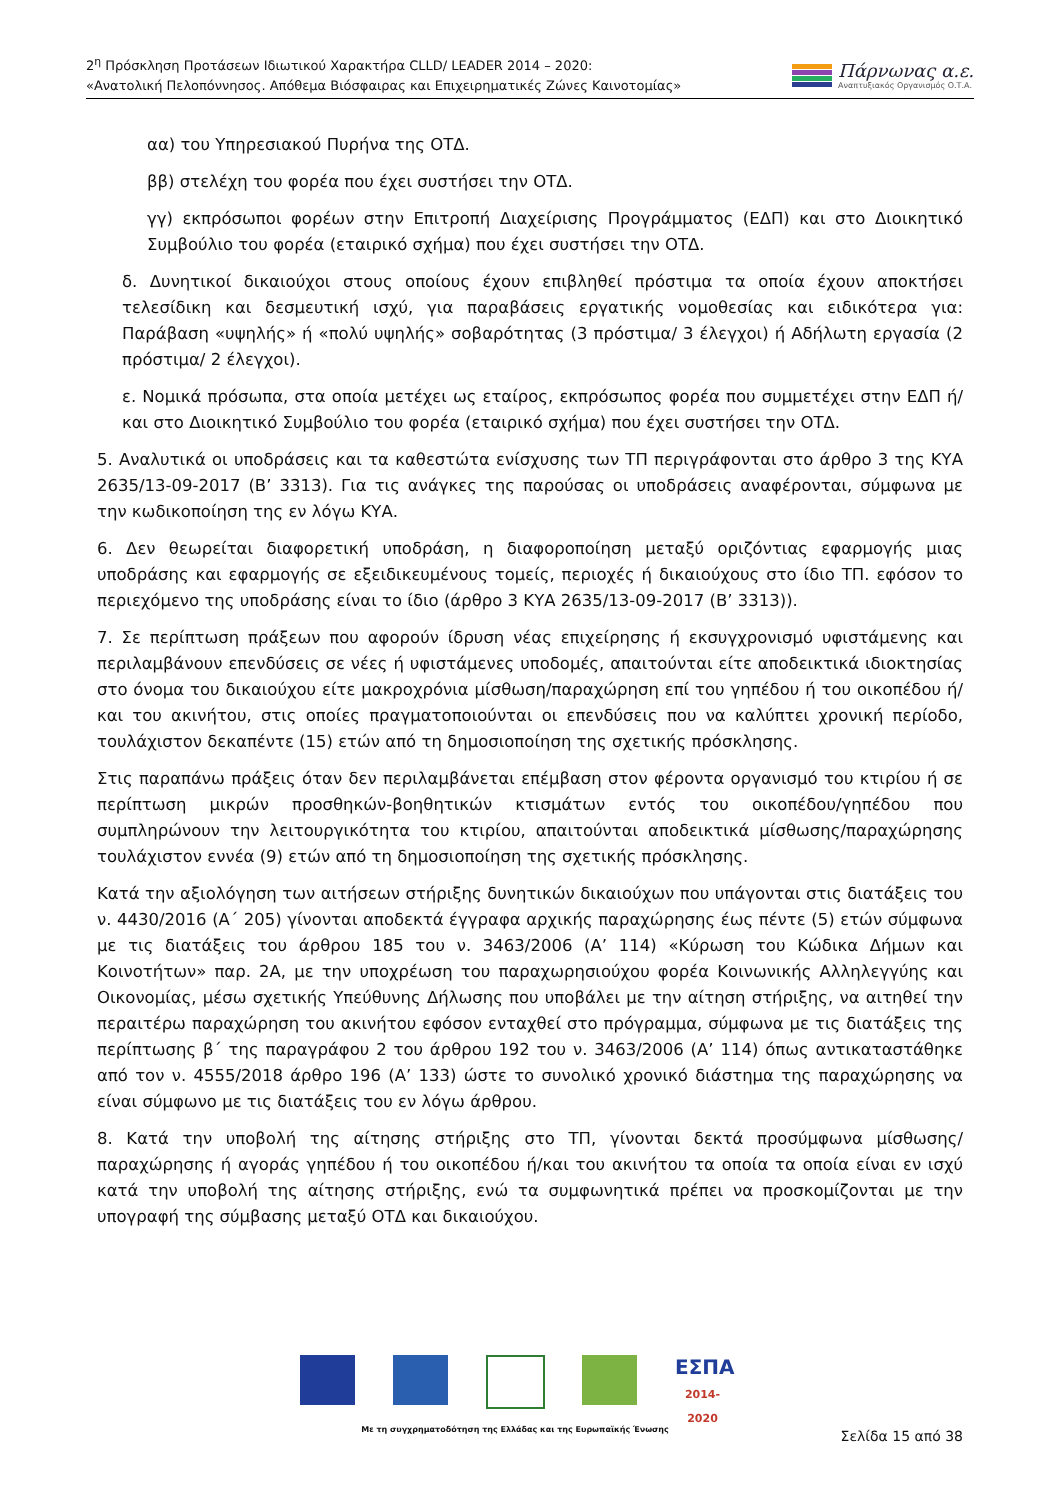2<sup>η</sup> Πρόσκληση Προτάσεων Ιδιωτικού Χαρακτήρα CLLD/ LEADER 2014 – 2020:
«Ανατολική Πελοπόννησος. Απόθεμα Βιόσφαιρας και Επιχειρηματικές Ζώνες Καινοτομίας»
Πάρνωνας α.ε.
Αναπτυξιακός Οργανισμός Ο.Τ.Α.
αα) του Υπηρεσιακού Πυρήνα της ΟΤΔ.
ββ) στελέχη του φορέα που έχει συστήσει την ΟΤΔ.
γγ) εκπρόσωποι φορέων στην Επιτροπή Διαχείρισης Προγράμματος (ΕΔΠ) και στο Διοικητικό Συμβούλιο του φορέα (εταιρικό σχήμα) που έχει συστήσει την ΟΤΔ.
δ. Δυνητικοί δικαιούχοι στους οποίους έχουν επιβληθεί πρόστιμα τα οποία έχουν αποκτήσει τελεσίδικη και δεσμευτική ισχύ, για παραβάσεις εργατικής νομοθεσίας και ειδικότερα για: Παράβαση «υψηλής» ή «πολύ υψηλής» σοβαρότητας (3 πρόστιμα/ 3 έλεγχοι) ή Αδήλωτη εργασία (2 πρόστιμα/ 2 έλεγχοι).
ε. Νομικά πρόσωπα, στα οποία μετέχει ως εταίρος, εκπρόσωπος φορέα που συμμετέχει στην ΕΔΠ ή/και στο Διοικητικό Συμβούλιο του φορέα (εταιρικό σχήμα) που έχει συστήσει την ΟΤΔ.
5. Αναλυτικά οι υποδράσεις και τα καθεστώτα ενίσχυσης των ΤΠ περιγράφονται στο άρθρο 3 της ΚΥΑ 2635/13-09-2017 (Β’ 3313). Για τις ανάγκες της παρούσας οι υποδράσεις αναφέρονται, σύμφωνα με την κωδικοποίηση της εν λόγω ΚΥΑ.
6. Δεν θεωρείται διαφορετική υποδράση, η διαφοροποίηση μεταξύ οριζόντιας εφαρμογής μιας υποδράσης και εφαρμογής σε εξειδικευμένους τομείς, περιοχές ή δικαιούχους στο ίδιο ΤΠ. εφόσον το περιεχόμενο της υποδράσης είναι το ίδιο (άρθρο 3 ΚΥΑ 2635/13-09-2017 (Β’ 3313)).
7. Σε περίπτωση πράξεων που αφορούν ίδρυση νέας επιχείρησης ή εκσυγχρονισμό υφιστάμενης και περιλαμβάνουν επενδύσεις σε νέες ή υφιστάμενες υποδομές, απαιτούνται είτε αποδεικτικά ιδιοκτησίας στο όνομα του δικαιούχου είτε μακροχρόνια μίσθωση/παραχώρηση επί του γηπέδου ή του οικοπέδου ή/και του ακινήτου, στις οποίες πραγματοποιούνται οι επενδύσεις που να καλύπτει χρονική περίοδο, τουλάχιστον δεκαπέντε (15) ετών από τη δημοσιοποίηση της σχετικής πρόσκλησης.
Στις παραπάνω πράξεις όταν δεν περιλαμβάνεται επέμβαση στον φέροντα οργανισμό του κτιρίου ή σε περίπτωση μικρών προσθηκών-βοηθητικών κτισμάτων εντός του οικοπέδου/γηπέδου που συμπληρώνουν την λειτουργικότητα του κτιρίου, απαιτούνται αποδεικτικά μίσθωσης/παραχώρησης τουλάχιστον εννέα (9) ετών από τη δημοσιοποίηση της σχετικής πρόσκλησης.
Κατά την αξιολόγηση των αιτήσεων στήριξης δυνητικών δικαιούχων που υπάγονται στις διατάξεις του ν. 4430/2016 (Α΄ 205) γίνονται αποδεκτά έγγραφα αρχικής παραχώρησης έως πέντε (5) ετών σύμφωνα με τις διατάξεις του άρθρου 185 του ν. 3463/2006 (Α’ 114) «Κύρωση του Κώδικα Δήμων και Κοινοτήτων» παρ. 2Α, με την υποχρέωση του παραχωρησιούχου φορέα Κοινωνικής Αλληλεγγύης και Οικονομίας, μέσω σχετικής Υπεύθυνης Δήλωσης που υποβάλει με την αίτηση στήριξης, να αιτηθεί την περαιτέρω παραχώρηση του ακινήτου εφόσον ενταχθεί στο πρόγραμμα, σύμφωνα με τις διατάξεις της περίπτωσης β΄ της παραγράφου 2 του άρθρου 192 του ν. 3463/2006 (Α’ 114) όπως αντικαταστάθηκε από τον ν. 4555/2018 άρθρο 196 (Α’ 133) ώστε το συνολικό χρονικό διάστημα της παραχώρησης να είναι σύμφωνο με τις διατάξεις του εν λόγω άρθρου.
8. Κατά την υποβολή της αίτησης στήριξης στο ΤΠ, γίνονται δεκτά προσύμφωνα μίσθωσης/παραχώρησης ή αγοράς γηπέδου ή του οικοπέδου ή/και του ακινήτου τα οποία τα οποία είναι εν ισχύ κατά την υποβολή της αίτησης στήριξης, ενώ τα συμφωνητικά πρέπει να προσκομίζονται με την υπογραφή της σύμβασης μεταξύ ΟΤΔ και δικαιούχου.
ΕΣΠΑ
2014-2020
Με τη συγχρηματοδότηση της Ελλάδας και της Ευρωπαϊκής Ένωσης
Σελίδα 15 από 38